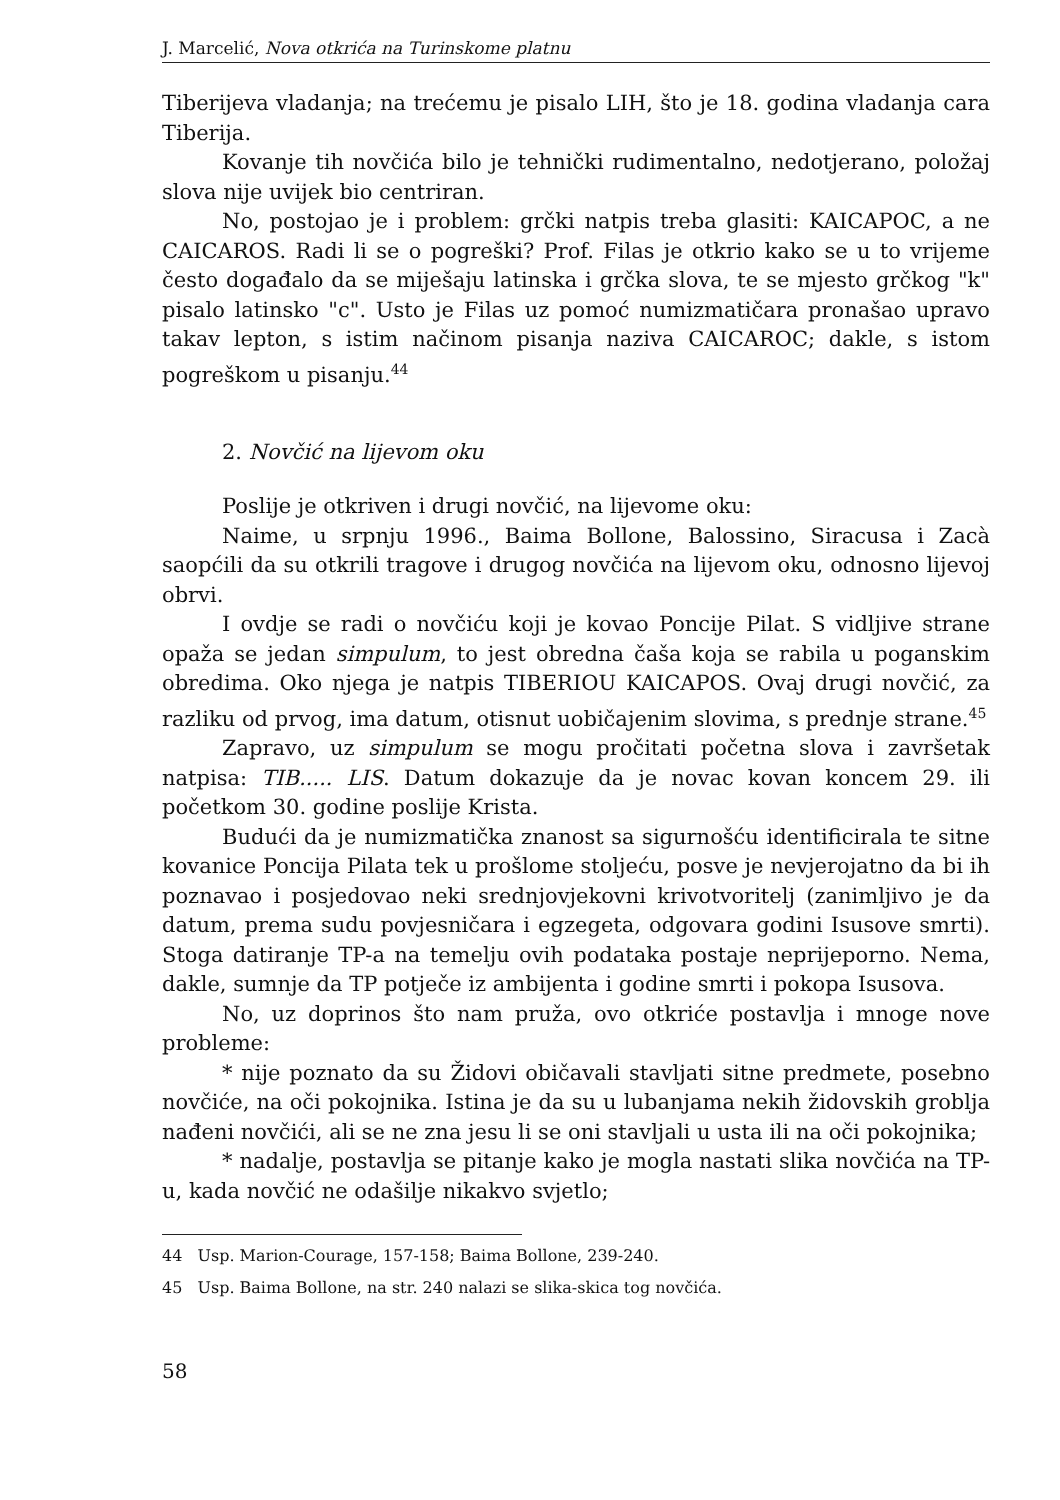J. Marcelić, Nova otkrića na Turinskome platnu
Tiberijeva vladanja; na trećemu je pisalo LIH, što je 18. godina vladanja cara Tiberija.
Kovanje tih novčića bilo je tehnički rudimentalno, nedotjerano, položaj slova nije uvijek bio centriran.
No, postojao je i problem: grčki natpis treba glasiti: KAICAPOC, a ne CAICAROS. Radi li se o pogreški? Prof. Filas je otkrio kako se u to vrijeme često događalo da se miješaju latinska i grčka slova, te se mjesto grčkog "k" pisalo latinsko "c". Usto je Filas uz pomoć numizmatičara pronašao upravo takav lepton, s istim načinom pisanja naziva CAICAROC; dakle, s istom pogreškom u pisanju.<sup>44</sup>
2. Novčić na lijevom oku
Poslije je otkriven i drugi novčić, na lijevome oku:
Naime, u srpnju 1996., Baima Bollone, Balossino, Siracusa i Zacà saopćili da su otkrili tragove i drugog novčića na lijevom oku, odnosno lijevoj obrvi.
I ovdje se radi o novčiću koji je kovao Poncije Pilat. S vidljive strane opaža se jedan simpulum, to jest obredna čaša koja se rabila u poganskim obredima. Oko njega je natpis TIBERIOU KAICAPOS. Ovaj drugi novčić, za razliku od prvog, ima datum, otisnut uobičajenim slovima, s prednje strane.<sup>45</sup>
Zapravo, uz simpulum se mogu pročitati početna slova i završetak natpisa: TIB..... LIS. Datum dokazuje da je novac kovan koncem 29. ili početkom 30. godine poslije Krista.
Budući da je numizmatička znanost sa sigurnošću identificirala te sitne kovanice Poncija Pilata tek u prošlome stoljeću, posve je nevjerojatno da bi ih poznavao i posjedovao neki srednjovjekovni krivotvoritelj (zanimljivo je da datum, prema sudu povjesničara i egzegeta, odgovara godini Isusove smrti). Stoga datiranje TP-a na temelju ovih podataka postaje neprijeporno. Nema, dakle, sumnje da TP potječe iz ambijenta i godine smrti i pokopa Isusova.
No, uz doprinos što nam pruža, ovo otkriće postavlja i mnoge nove probleme:
* nije poznato da su Židovi običavali stavljati sitne predmete, posebno novčiće, na oči pokojnika. Istina je da su u lubanjama nekih židovskih groblja nađeni novčići, ali se ne zna jesu li se oni stavljali u usta ili na oči pokojnika;
* nadalje, postavlja se pitanje kako je mogla nastati slika novčića na TP-u, kada novčić ne odašilje nikakvo svjetlo;
<sup>44</sup> Usp. Marion-Courage, 157-158; Baima Bollone, 239-240.
<sup>45</sup> Usp. Baima Bollone, na str. 240 nalazi se slika-skica tog novčića.
58